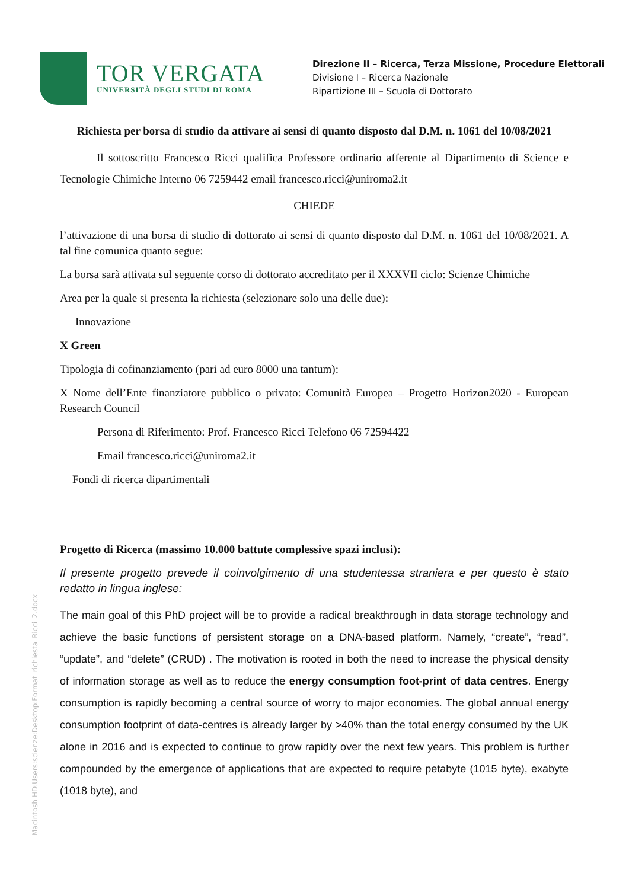TOR VERGATA
UNIVERSITÀ DEGLI STUDI DI ROMA
Direzione II – Ricerca, Terza Missione, Procedure Elettorali
Divisione I – Ricerca Nazionale
Ripartizione III – Scuola di Dottorato
Richiesta per borsa di studio da attivare ai sensi di quanto disposto dal D.M. n. 1061 del 10/08/2021
Il sottoscritto Francesco Ricci qualifica Professore ordinario afferente al Dipartimento di Science e Tecnologie Chimiche Interno 06 7259442 email francesco.ricci@uniroma2.it
CHIEDE
l’attivazione di una borsa di studio di dottorato ai sensi di quanto disposto dal D.M. n. 1061 del 10/08/2021. A tal fine comunica quanto segue:
La borsa sarà attivata sul seguente corso di dottorato accreditato per il XXXVII ciclo: Scienze Chimiche
Area per la quale si presenta la richiesta (selezionare solo una delle due):
Innovazione
X Green
Tipologia di cofinanziamento (pari ad euro 8000 una tantum):
X Nome dell’Ente finanziatore pubblico o privato: Comunità Europea – Progetto Horizon2020 - European Research Council
Persona di Riferimento: Prof. Francesco Ricci Telefono 06 72594422
Email francesco.ricci@uniroma2.it
Fondi di ricerca dipartimentali
Progetto di Ricerca (massimo 10.000 battute complessive spazi inclusi):
Il presente progetto prevede il coinvolgimento di una studentessa straniera e per questo è stato redatto in lingua inglese:
The main goal of this PhD project will be to provide a radical breakthrough in data storage technology and achieve the basic functions of persistent storage on a DNA-based platform. Namely, “create”, “read”, “update”, and “delete” (CRUD) . The motivation is rooted in both the need to increase the physical density of information storage as well as to reduce the energy consumption foot-print of data centres. Energy consumption is rapidly becoming a central source of worry to major economies. The global annual energy consumption footprint of data-centres is already larger by >40% than the total energy consumed by the UK alone in 2016 and is expected to continue to grow rapidly over the next few years. This problem is further compounded by the emergence of applications that are expected to require petabyte (1015 byte), exabyte (1018 byte), and
Macintosh HD:Users:scienze:Desktop:Format_richiesta_Ricci_2.docx